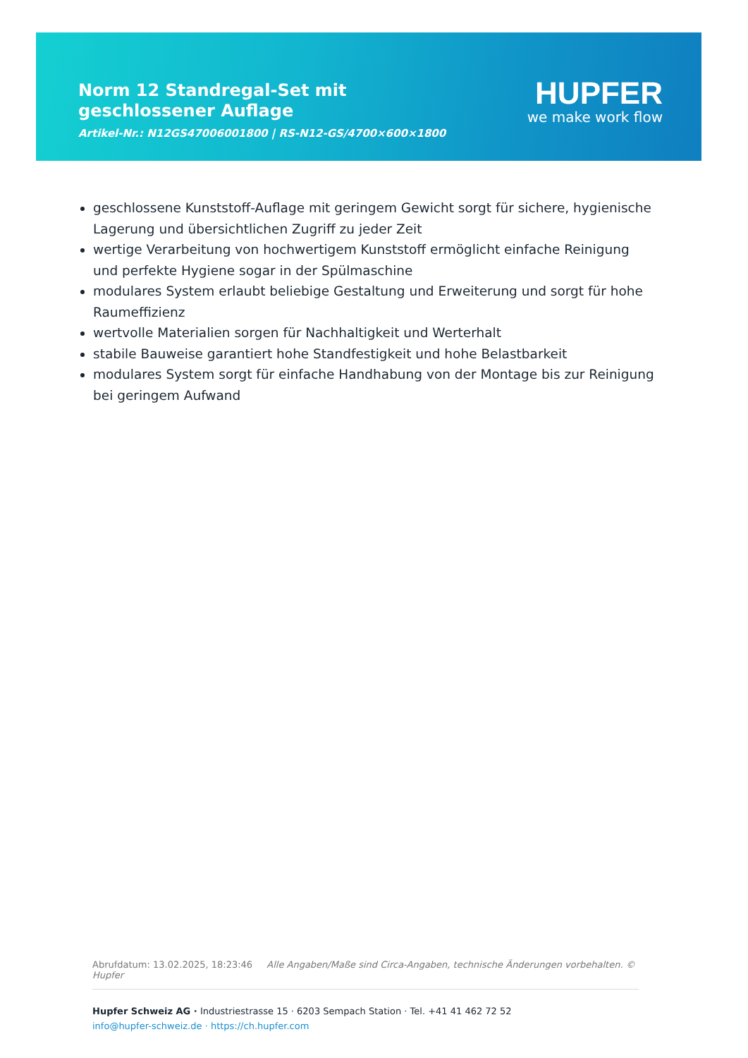Norm 12 Standregal-Set mit geschlossener Auflage
Artikel-Nr.: N12GS47006001800 | RS-N12-GS/4700×600×1800
HUPFER
we make work flow
geschlossene Kunststoff-Auflage mit geringem Gewicht sorgt für sichere, hygienische Lagerung und übersichtlichen Zugriff zu jeder Zeit
wertige Verarbeitung von hochwertigem Kunststoff ermöglicht einfache Reinigung und perfekte Hygiene sogar in der Spülmaschine
modulares System erlaubt beliebige Gestaltung und Erweiterung und sorgt für hohe Raumeffizienz
wertvolle Materialien sorgen für Nachhaltigkeit und Werterhalt
stabile Bauweise garantiert hohe Standfestigkeit und hohe Belastbarkeit
modulares System sorgt für einfache Handhabung von der Montage bis zur Reinigung bei geringem Aufwand
Abrufdatum: 13.02.2025, 18:23:46 Alle Angaben/Maße sind Circa-Angaben, technische Änderungen vorbehalten. © Hupfer
Hupfer Schweiz AG · Industriestrasse 15 · 6203 Sempach Station · Tel. +41 41 462 72 52
info@hupfer-schweiz.de · https://ch.hupfer.com